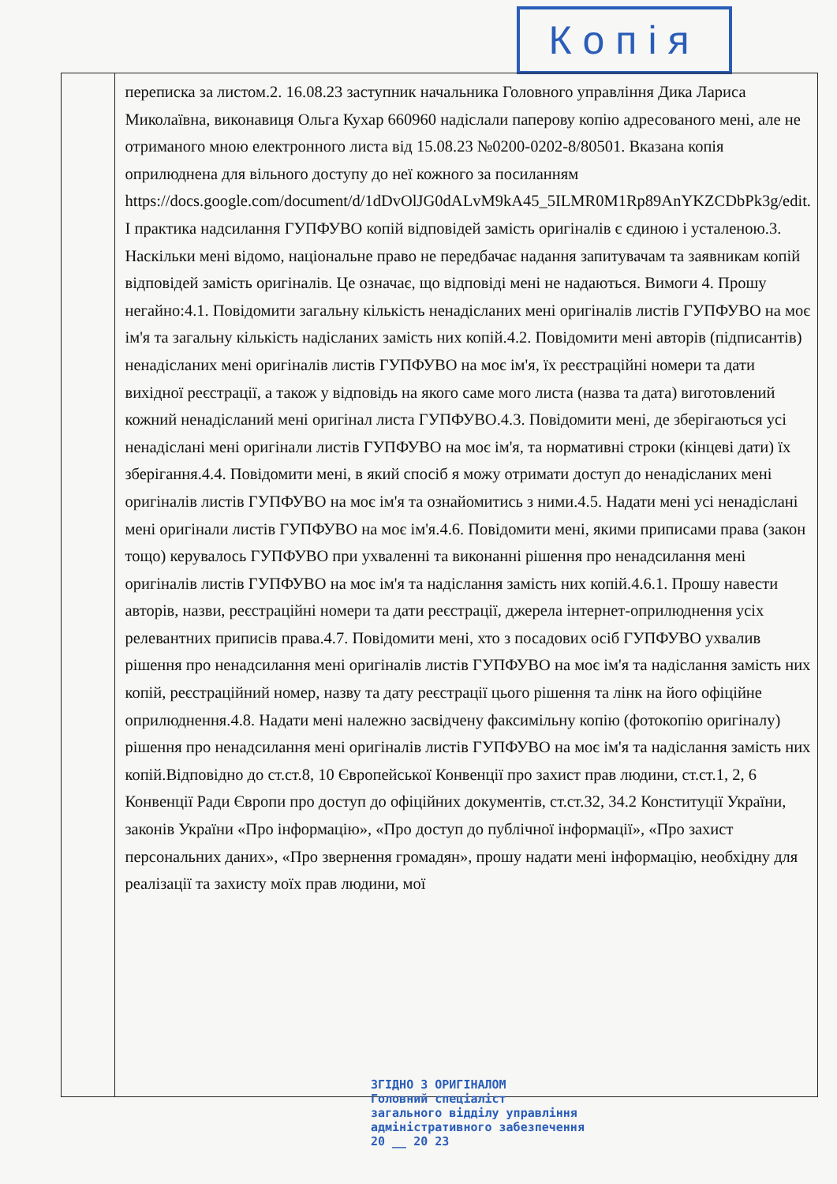Копія
| | переписка за листом.2. 16.08.23 заступник начальника Головного управління Дика Лариса Миколаївна, виконавиця Ольга Кухар 660960 надіслали паперову копію адресованого мені, але не отриманого мною електронного листа від 15.08.23 №0200-0202-8/80501. Вказана копія оприлюднена для вільного доступу до неї кожного за посиланням https://docs.google.com/document/d/1dDvOlJG0dALvM9kA45_5ILMR0M1Rp89AnYKZCDbPk3g/edit. І практика надсилання ГУПФУВО копій відповідей замість оригіналів є єдиною і усталеною.3. Наскільки мені відомо, національне право не передбачає надання запитувачам та заявникам копій відповідей замість оригіналів. Це означає, що відповіді мені не надаються. Вимоги 4. Прошу негайно:4.1. Повідомити загальну кількість ненадісланих мені оригіналів листів ГУПФУВО на моє ім'я та загальну кількість надісланих замість них копій.4.2. Повідомити мені авторів (підписантів) ненадісланих мені оригіналів листів ГУПФУВО на моє ім'я, їх реєстраційні номери та дати вихідної реєстрації, а також у відповідь на якого саме мого листа (назва та дата) виготовлений кожний ненадісланий мені оригінал листа ГУПФУВО.4.3. Повідомити мені, де зберігаються усі ненадіслані мені оригінали листів ГУПФУВО на моє ім'я, та нормативні строки (кінцеві дати) їх зберігання.4.4. Повідомити мені, в який спосіб я можу отримати доступ до ненадісланих мені оригіналів листів ГУПФУВО на моє ім'я та ознайомитись з ними.4.5. Надати мені усі ненадіслані мені оригінали листів ГУПФУВО на моє ім'я.4.6. Повідомити мені, якими приписами права (закон тощо) керувалось ГУПФУВО при ухваленні та виконанні рішення про ненадсилання мені оригіналів листів ГУПФУВО на моє ім'я та надіслання замість них копій.4.6.1. Прошу навести авторів, назви, реєстраційні номери та дати реєстрації, джерела інтернет-оприлюднення усіх релевантних приписів права.4.7. Повідомити мені, хто з посадових осіб ГУПФУВО ухвалив рішення про ненадсилання мені оригіналів листів ГУПФУВО на моє ім'я та надіслання замість них копій, реєстраційний номер, назву та дату реєстрації цього рішення та лінк на його офіційне оприлюднення.4.8. Надати мені належно засвідчену факсимільну копію (фотокопію оригіналу) рішення про ненадсилання мені оригіналів листів ГУПФУВО на моє ім'я та надіслання замість них копій.Відповідно до ст.ст.8, 10 Європейської Конвенції про захист прав людини, ст.ст.1, 2, 6 Конвенції Ради Європи про доступ до офіційних документів, ст.ст.32, 34.2 Конституції України, законів України «Про інформацію», «Про доступ до публічної інформації», «Про захист персональних даних», «Про звернення громадян», прошу надати мені інформацію, необхідну для реалізації та захисту моїх прав людини, мої |
ЗГІДНО З ОРИГІНАЛОМ
Головний спеціаліст
загального відділу управління
адміністративного забезпечення
20 __ 20 23